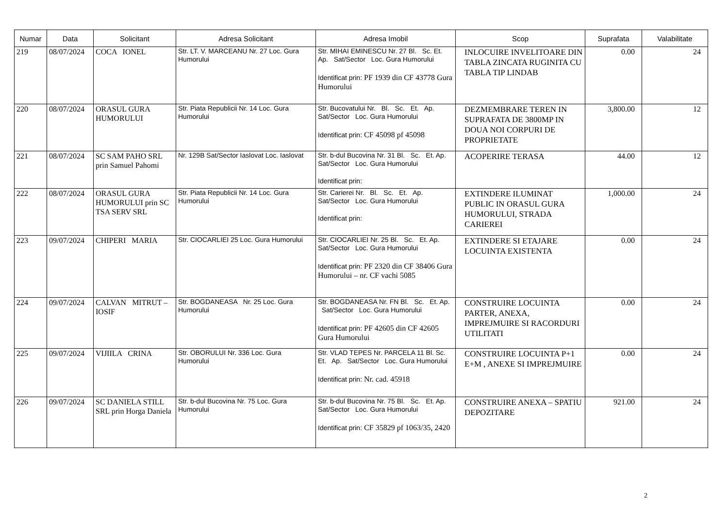| Numar | Data | Solicitant | Adresa Solicitant | Adresa Imobil | Scop | Suprafata | Valabilitate |
| --- | --- | --- | --- | --- | --- | --- | --- |
| 219 | 08/07/2024 | COCA IONEL | Str. LT. V. MARCEANU Nr. 27 Loc. Gura Humorului | Str. MIHAI EMINESCU Nr. 27 Bl. Sc. Et. Ap. Sat/Sector Loc. Gura Humorului Identificat prin: PF 1939 din CF 43778 Gura Humorului | INLOCUIRE INVELITOARE DIN TABLA ZINCATA RUGINITA CU TABLA TIP LINDAB | 0.00 | 24 |
| 220 | 08/07/2024 | ORASUL GURA HUMORULUI | Str. Piata Republicii Nr. 14 Loc. Gura Humorului | Str. Bucovatului Nr. Bl. Sc. Et. Ap. Sat/Sector Loc. Gura Humorului Identificat prin: CF 45098 pf 45098 | DEZMEMBRARE TEREN IN SUPRAFATA DE 3800MP IN DOUA NOI CORPURI DE PROPRIETATE | 3,800.00 | 12 |
| 221 | 08/07/2024 | SC SAM PAHO SRL prin Samuel Pahomi | Nr. 129B Sat/Sector Iaslovat Loc. Iaslovat | Str. b-dul Bucovina Nr. 31 Bl. Sc. Et. Ap. Sat/Sector Loc. Gura Humorului Identificat prin: | ACOPERIRE TERASA | 44.00 | 12 |
| 222 | 08/07/2024 | ORASUL GURA HUMORULUI prin SC TSA SERV SRL | Str. Piata Republicii Nr. 14 Loc. Gura Humorului | Str. Carierei Nr. Bl. Sc. Et. Ap. Sat/Sector Loc. Gura Humorului Identificat prin: | EXTINDERE ILUMINAT PUBLIC IN ORASUL GURA HUMORULUI, STRADA CARIEREI | 1,000.00 | 24 |
| 223 | 09/07/2024 | CHIPERI MARIA | Str. CIOCARLIEI 25 Loc. Gura Humorului | Str. CIOCARLIEI Nr. 25 Bl. Sc. Et. Ap. Sat/Sector Loc. Gura Humorului Identificat prin: PF 2320 din CF 38406 Gura Humorului – nr. CF vachi 5085 | EXTINDERE SI ETAJARE LOCUINTA EXISTENTA | 0.00 | 24 |
| 224 | 09/07/2024 | CALVAN MITRUT – IOSIF | Str. BOGDANEASA Nr. 25 Loc. Gura Humorului | Str. BOGDANEASA Nr. FN Bl. Sc. Et. Ap. Sat/Sector Loc. Gura Humorului Identificat prin: PF 42605 din CF 42605 Gura Humorului | CONSTRUIRE LOCUINTA PARTER, ANEXA, IMPREJMUIRE SI RACORDURI UTILITATI | 0.00 | 24 |
| 225 | 09/07/2024 | VIJIILA CRINA | Str. OBORULUI Nr. 336 Loc. Gura Humorului | Str. VLAD TEPES Nr. PARCELA 11 Bl. Sc. Et. Ap. Sat/Sector Loc. Gura Humorului Identificat prin: Nr. cad. 45918 | CONSTRUIRE LOCUINTA P+1 E+M , ANEXE SI IMPREJMUIRE | 0.00 | 24 |
| 226 | 09/07/2024 | SC DANIELA STILL SRL prin Horga Daniela | Str. b-dul Bucovina Nr. 75 Loc. Gura Humorului | Str. b-dul Bucovina Nr. 75 Bl. Sc. Et. Ap. Sat/Sector Loc. Gura Humorului Identificat prin: CF 35829 pf 1063/35, 2420 | CONSTRUIRE ANEXA – SPATIU DEPOZITARE | 921.00 | 24 |
2